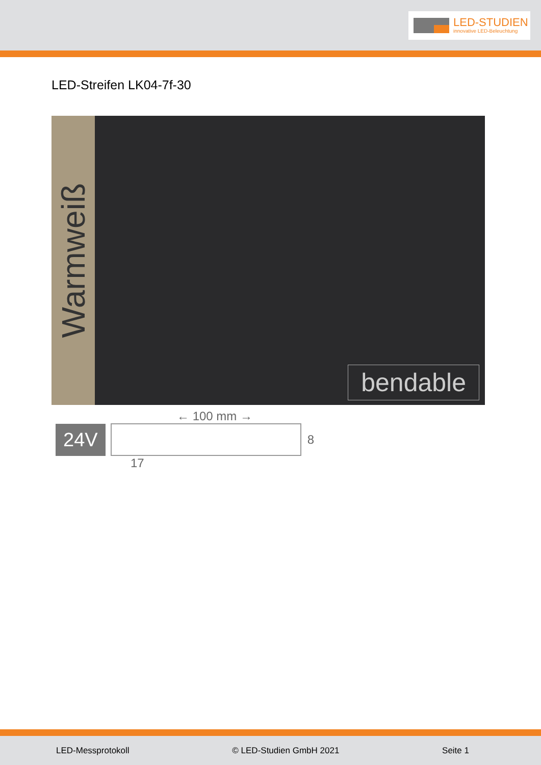LED-STUDIEN
innovative LED-Beleuchtung
LED-Streifen LK04-7f-30
Warmweiß
bendable
← 100 mm →
24V
8
17
LED-Messprotokoll © LED-Studien GmbH 2021 Seite 1